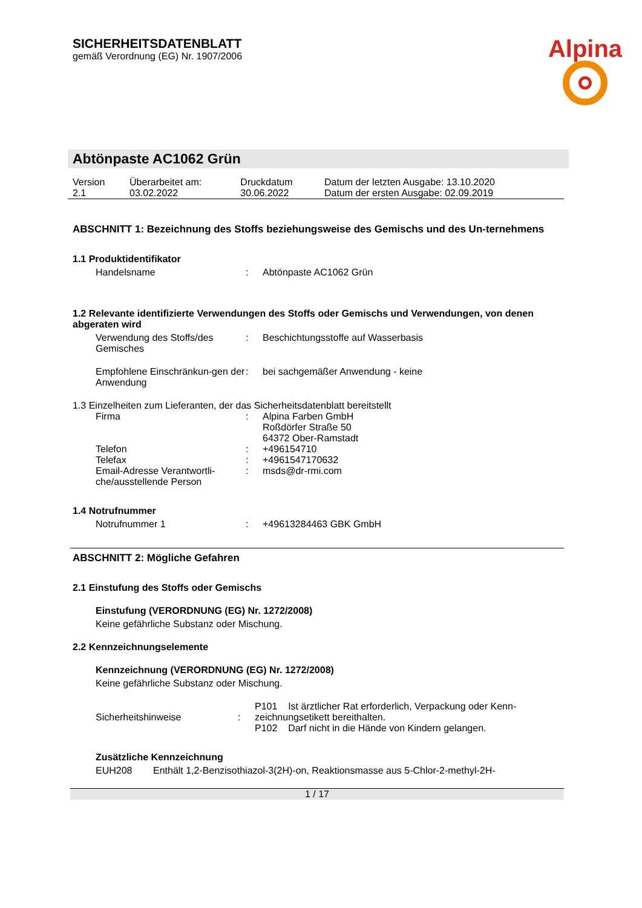Alpina
SICHERHEITSDATENBLATT
gemäß Verordnung (EG) Nr. 1907/2006
Abtönpaste AC1062 Grün
| Version 2.1 | Überarbeitet am: 03.02.2022 | Druckdatum 30.06.2022 | Datum der letzten Ausgabe: 13.10.2020 Datum der ersten Ausgabe: 02.09.2019 |
ABSCHNITT 1: Bezeichnung des Stoffs beziehungsweise des Gemischs und des Un-ternehmens
1.1 Produktidentifikator
| Handelsname | : | Abtönpaste AC1062 Grün |
1.2 Relevante identifizierte Verwendungen des Stoffs oder Gemischs und Verwendungen, von denen abgeraten wird
| Verwendung des Stoffs/des Gemisches | : | Beschichtungsstoffe auf Wasserbasis |
| Empfohlene Einschränkun-gen der Anwendung | : | bei sachgemäßer Anwendung - keine |
1.3 Einzelheiten zum Lieferanten, der das Sicherheitsdatenblatt bereitstellt
| Firma | : | Alpina Farben GmbH Roßdörfer Straße 50 64372 Ober-Ramstadt |
| Telefon | : | +496154710 |
| Telefax | : | +4961547170632 |
| Email-Adresse Verantwortli-che/ausstellende Person | : | msds@dr-rmi.com |
1.4 Notrufnummer
| Notrufnummer 1 | : | +49613284463 GBK GmbH |
ABSCHNITT 2: Mögliche Gefahren
2.1 Einstufung des Stoffs oder Gemischs
Einstufung (VERORDNUNG (EG) Nr. 1272/2008)
Keine gefährliche Substanz oder Mischung.
2.2 Kennzeichnungselemente
Kennzeichnung (VERORDNUNG (EG) Nr. 1272/2008)
Keine gefährliche Substanz oder Mischung.
| Sicherheitshinweise | : | P101 Ist ärztlicher Rat erforderlich, Verpackung oder Kenn-zeichnungsetikett bereithalten. P102 Darf nicht in die Hände von Kindern gelangen. |
Zusätzliche Kennzeichnung
| EUH208 | Enthält 1,2-Benzisothiazol-3(2H)-on, Reaktionsmasse aus 5-Chlor-2-methyl-2H- |
1 / 17